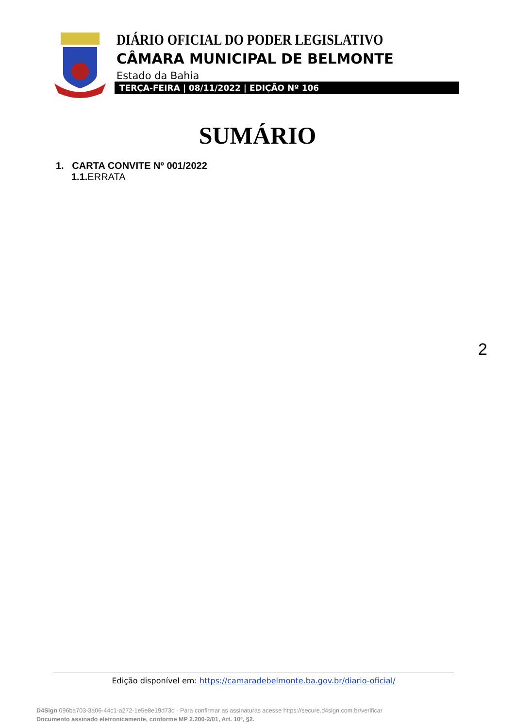DIÁRIO OFICIAL DO PODER LEGISLATIVO
CÂMARA MUNICIPAL DE BELMONTE
Estado da Bahia
TERÇA-FEIRA | 08/11/2022 | EDIÇÃO Nº 106
SUMÁRIO
1. CARTA CONVITE Nº 001/2022
1.1. ERRATA
2
Edição disponível em: https://camaradebelmonte.ba.gov.br/diario-oficial/
D4Sign 096ba703-3a06-44c1-a272-1e5e8e19d73d - Para confirmar as assinaturas acesse https://secure.d4sign.com.br/verificar
Documento assinado eletronicamente, conforme MP 2.200-2/01, Art. 10º, §2.